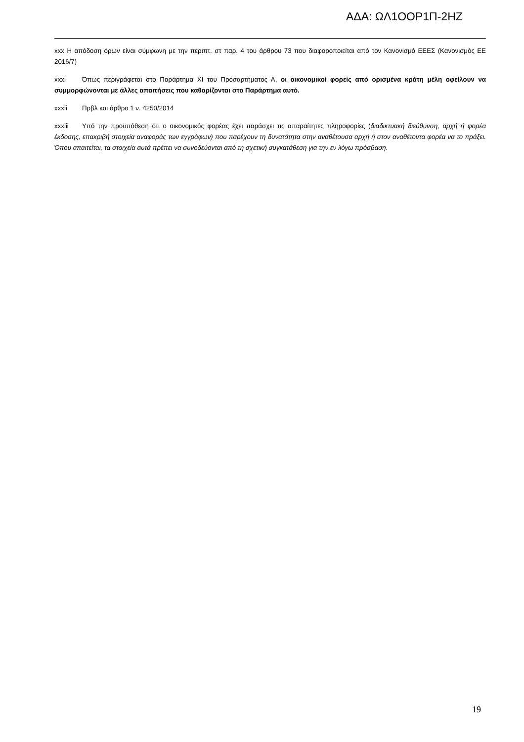ΑΔΑ: ΩΛ1ΟΟΡ1Π-2ΗΖ
xxx Η απόδοση όρων είναι σύμφωνη με την περιπτ. στ παρ. 4 του άρθρου 73 που διαφοροποιείται από τον Κανονισμό ΕΕΕΣ (Κανονισμός ΕΕ 2016/7)
xxxi Όπως περιγράφεται στο Παράρτημα XI του Προσαρτήματος Α, οι οικονομικοί φορείς από ορισμένα κράτη μέλη οφείλουν να συμμορφώνονται με άλλες απαιτήσεις που καθορίζονται στο Παράρτημα αυτό.
xxxii Πρβλ και άρθρο 1 ν. 4250/2014
xxxiii Υπό την προϋπόθεση ότι ο οικονομικός φορέας έχει παράσχει τις απαραίτητες πληροφορίες (διαδικτυακή διεύθυνση, αρχή ή φορέα έκδοσης, επακριβή στοιχεία αναφοράς των εγγράφων) που παρέχουν τη δυνατότητα στην αναθέτουσα αρχή ή στον αναθέτοντα φορέα να το πράξει. Όπου απαιτείται, τα στοιχεία αυτά πρέπει να συνοδεύονται από τη σχετική συγκατάθεση για την εν λόγω πρόσβαση.
19